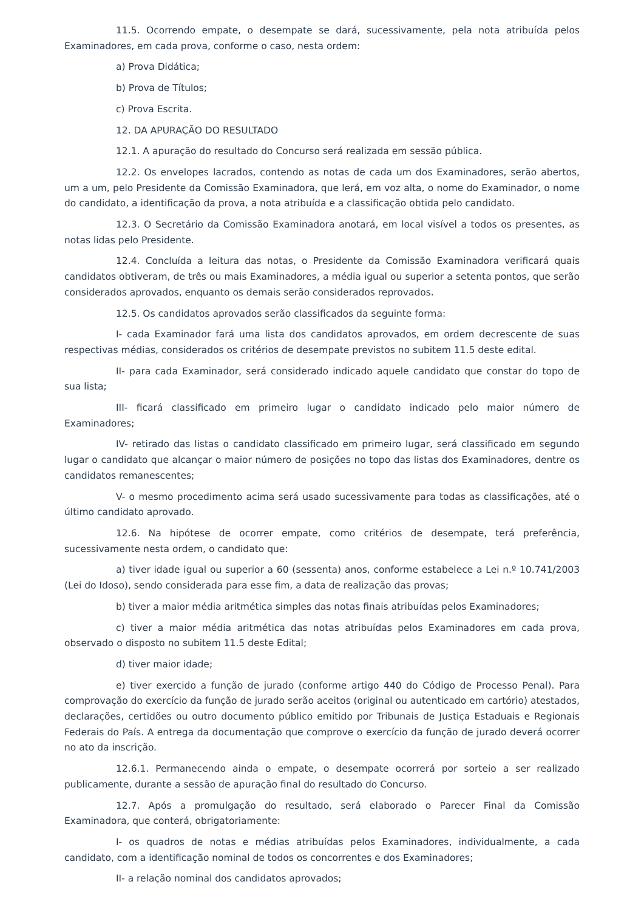11.5. Ocorrendo empate, o desempate se dará, sucessivamente, pela nota atribuída pelos Examinadores, em cada prova, conforme o caso, nesta ordem:
a) Prova Didática;
b) Prova de Títulos;
c) Prova Escrita.
12. DA APURAÇÃO DO RESULTADO
12.1. A apuração do resultado do Concurso será realizada em sessão pública.
12.2. Os envelopes lacrados, contendo as notas de cada um dos Examinadores, serão abertos, um a um, pelo Presidente da Comissão Examinadora, que lerá, em voz alta, o nome do Examinador, o nome do candidato, a identificação da prova, a nota atribuída e a classificação obtida pelo candidato.
12.3. O Secretário da Comissão Examinadora anotará, em local visível a todos os presentes, as notas lidas pelo Presidente.
12.4. Concluída a leitura das notas, o Presidente da Comissão Examinadora verificará quais candidatos obtiveram, de três ou mais Examinadores, a média igual ou superior a setenta pontos, que serão considerados aprovados, enquanto os demais serão considerados reprovados.
12.5. Os candidatos aprovados serão classificados da seguinte forma:
I- cada Examinador fará uma lista dos candidatos aprovados, em ordem decrescente de suas respectivas médias, considerados os critérios de desempate previstos no subitem 11.5 deste edital.
II- para cada Examinador, será considerado indicado aquele candidato que constar do topo de sua lista;
III- ficará classificado em primeiro lugar o candidato indicado pelo maior número de Examinadores;
IV- retirado das listas o candidato classificado em primeiro lugar, será classificado em segundo lugar o candidato que alcançar o maior número de posições no topo das listas dos Examinadores, dentre os candidatos remanescentes;
V- o mesmo procedimento acima será usado sucessivamente para todas as classificações, até o último candidato aprovado.
12.6. Na hipótese de ocorrer empate, como critérios de desempate, terá preferência, sucessivamente nesta ordem, o candidato que:
a) tiver idade igual ou superior a 60 (sessenta) anos, conforme estabelece a Lei n.º 10.741/2003 (Lei do Idoso), sendo considerada para esse fim, a data de realização das provas;
b) tiver a maior média aritmética simples das notas finais atribuídas pelos Examinadores;
c) tiver a maior média aritmética das notas atribuídas pelos Examinadores em cada prova, observado o disposto no subitem 11.5 deste Edital;
d) tiver maior idade;
e) tiver exercido a função de jurado (conforme artigo 440 do Código de Processo Penal). Para comprovação do exercício da função de jurado serão aceitos (original ou autenticado em cartório) atestados, declarações, certidões ou outro documento público emitido por Tribunais de Justiça Estaduais e Regionais Federais do País. A entrega da documentação que comprove o exercício da função de jurado deverá ocorrer no ato da inscrição.
12.6.1. Permanecendo ainda o empate, o desempate ocorrerá por sorteio a ser realizado publicamente, durante a sessão de apuração final do resultado do Concurso.
12.7. Após a promulgação do resultado, será elaborado o Parecer Final da Comissão Examinadora, que conterá, obrigatoriamente:
I- os quadros de notas e médias atribuídas pelos Examinadores, individualmente, a cada candidato, com a identificação nominal de todos os concorrentes e dos Examinadores;
II- a relação nominal dos candidatos aprovados;